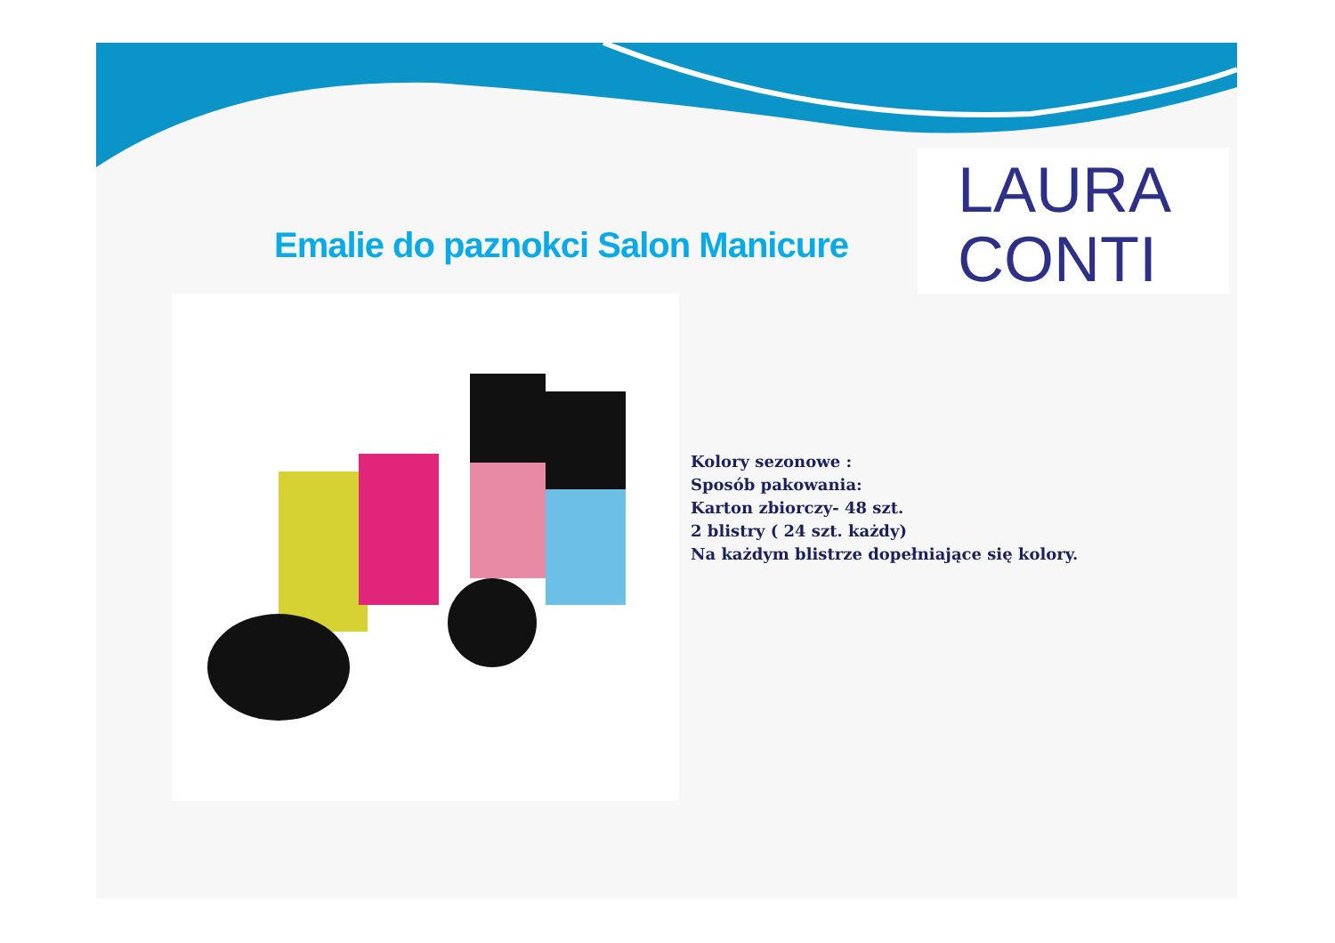Emalie do paznokci Salon Manicure
LAURA
CONTI
Kolory sezonowe :
Sposób pakowania:
Karton zbiorczy- 48 szt.
2 blistry ( 24 szt. każdy)
Na każdym blistrze dopełniające się kolory.